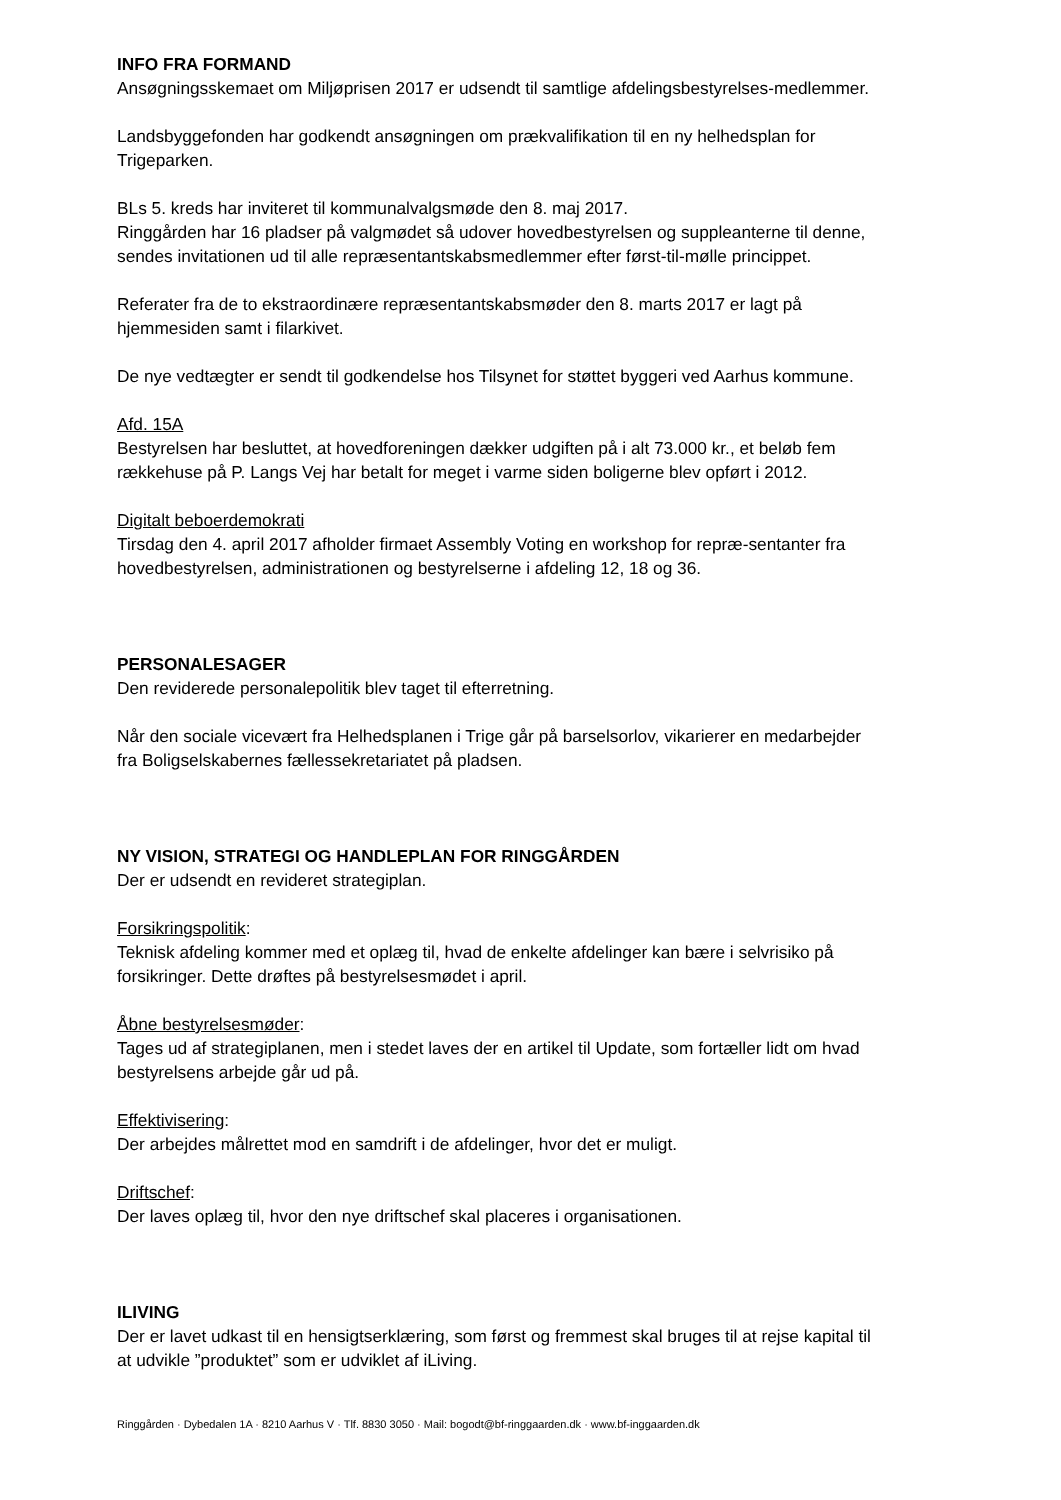INFO FRA FORMAND
Ansøgningsskemaet om Miljøprisen 2017 er udsendt til samtlige afdelingsbestyrelses-medlemmer.
Landsbyggefonden har godkendt ansøgningen om prækvalifikation til en ny helhedsplan for Trigeparken.
BLs 5. kreds har inviteret til kommunalvalgsmøde den 8. maj 2017.
Ringgården har 16 pladser på valgmødet så udover hovedbestyrelsen og suppleanterne til denne, sendes invitationen ud til alle repræsentantskabsmedlemmer efter først-til-mølle princippet.
Referater fra de to ekstraordinære repræsentantskabsmøder den 8. marts 2017 er lagt på hjemmesiden samt i filarkivet.
De nye vedtægter er sendt til godkendelse hos Tilsynet for støttet byggeri ved Aarhus kommune.
Afd. 15A
Bestyrelsen har besluttet, at hovedforeningen dækker udgiften på i alt 73.000 kr., et beløb fem rækkehuse på P. Langs Vej har betalt for meget i varme siden boligerne blev opført i 2012.
Digitalt beboerdemokrati
Tirsdag den 4. april 2017 afholder firmaet Assembly Voting en workshop for repræ-sentanter fra hovedbestyrelsen, administrationen og bestyrelserne i afdeling 12, 18 og 36.
PERSONALESAGER
Den reviderede personalepolitik blev taget til efterretning.
Når den sociale vicevært fra Helhedsplanen i Trige går på barselsorlov, vikarierer en medarbejder fra Boligselskabernes fællessekretariatet på pladsen.
NY VISION, STRATEGI OG HANDLEPLAN FOR RINGGÅRDEN
Der er udsendt en revideret strategiplan.
Forsikringspolitik:
Teknisk afdeling kommer med et oplæg til, hvad de enkelte afdelinger kan bære i selvrisiko på forsikringer. Dette drøftes på bestyrelsesmødet i april.
Åbne bestyrelsesmøder:
Tages ud af strategiplanen, men i stedet laves der en artikel til Update, som fortæller lidt om hvad bestyrelsens arbejde går ud på.
Effektivisering:
Der arbejdes målrettet mod en samdrift i de afdelinger, hvor det er muligt.
Driftschef:
Der laves oplæg til, hvor den nye driftschef skal placeres i organisationen.
ILIVING
Der er lavet udkast til en hensigtserklæring, som først og fremmest skal bruges til at rejse kapital til at udvikle ”produktet” som er udviklet af iLiving.
Ringgården · Dybedalen 1A · 8210 Aarhus V · Tlf. 8830 3050 · Mail: bogodt@bf-ringgaarden.dk · www.bf-inggaarden.dk